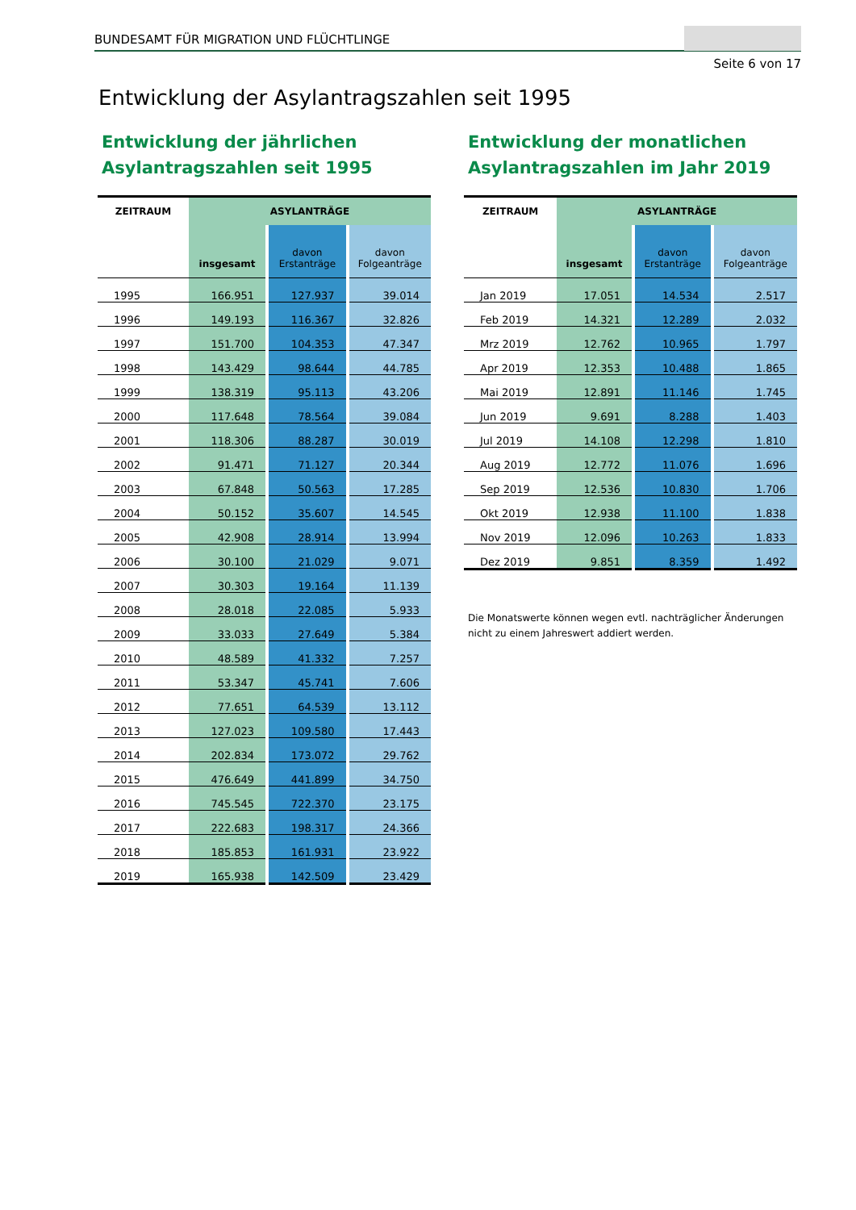BUNDESAMT FÜR MIGRATION UND FLÜCHTLINGE
Seite 6 von 17
Entwicklung der Asylantragszahlen seit 1995
Entwicklung der jährlichen
Asylantragszahlen seit 1995
| ZEITRAUM | ASYLANTRÄGE | | |
| --- | --- | --- | --- |
| | insgesamt | davon Erstanträge | davon Folgeanträge |
| 1995 | 166.951 | 127.937 | 39.014 |
| 1996 | 149.193 | 116.367 | 32.826 |
| 1997 | 151.700 | 104.353 | 47.347 |
| 1998 | 143.429 | 98.644 | 44.785 |
| 1999 | 138.319 | 95.113 | 43.206 |
| 2000 | 117.648 | 78.564 | 39.084 |
| 2001 | 118.306 | 88.287 | 30.019 |
| 2002 | 91.471 | 71.127 | 20.344 |
| 2003 | 67.848 | 50.563 | 17.285 |
| 2004 | 50.152 | 35.607 | 14.545 |
| 2005 | 42.908 | 28.914 | 13.994 |
| 2006 | 30.100 | 21.029 | 9.071 |
| 2007 | 30.303 | 19.164 | 11.139 |
| 2008 | 28.018 | 22.085 | 5.933 |
| 2009 | 33.033 | 27.649 | 5.384 |
| 2010 | 48.589 | 41.332 | 7.257 |
| 2011 | 53.347 | 45.741 | 7.606 |
| 2012 | 77.651 | 64.539 | 13.112 |
| 2013 | 127.023 | 109.580 | 17.443 |
| 2014 | 202.834 | 173.072 | 29.762 |
| 2015 | 476.649 | 441.899 | 34.750 |
| 2016 | 745.545 | 722.370 | 23.175 |
| 2017 | 222.683 | 198.317 | 24.366 |
| 2018 | 185.853 | 161.931 | 23.922 |
| 2019 | 165.938 | 142.509 | 23.429 |
Entwicklung der monatlichen
Asylantragszahlen im Jahr 2019
| ZEITRAUM | ASYLANTRÄGE | | |
| --- | --- | --- | --- |
| | insgesamt | davon Erstanträge | davon Folgeanträge |
| Jan 2019 | 17.051 | 14.534 | 2.517 |
| Feb 2019 | 14.321 | 12.289 | 2.032 |
| Mrz 2019 | 12.762 | 10.965 | 1.797 |
| Apr 2019 | 12.353 | 10.488 | 1.865 |
| Mai 2019 | 12.891 | 11.146 | 1.745 |
| Jun 2019 | 9.691 | 8.288 | 1.403 |
| Jul 2019 | 14.108 | 12.298 | 1.810 |
| Aug 2019 | 12.772 | 11.076 | 1.696 |
| Sep 2019 | 12.536 | 10.830 | 1.706 |
| Okt 2019 | 12.938 | 11.100 | 1.838 |
| Nov 2019 | 12.096 | 10.263 | 1.833 |
| Dez 2019 | 9.851 | 8.359 | 1.492 |
Die Monatswerte können wegen evtl. nachträglicher Änderungen
nicht zu einem Jahreswert addiert werden.